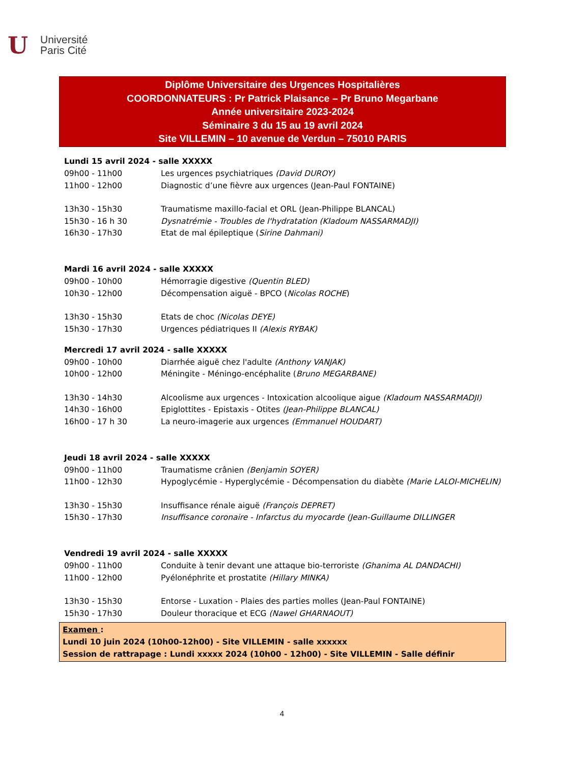U
Université
Paris Cité
Diplôme Universitaire des Urgences Hospitalières
COORDONNATEURS : Pr Patrick Plaisance – Pr Bruno Megarbane
Année universitaire 2023-2024
Séminaire 3 du 15 au 19 avril 2024
Site VILLEMIN – 10 avenue de Verdun – 75010 PARIS
Lundi 15 avril 2024 - salle XXXXX
09h00 - 11h00 Les urgences psychiatriques (David DUROY)
11h00 - 12h00 Diagnostic d’une fièvre aux urgences (Jean-Paul FONTAINE)
13h30 - 15h30 Traumatisme maxillo-facial et ORL (Jean-Philippe BLANCAL)
15h30 - 16 h 30 Dysnatrémie - Troubles de l'hydratation (Kladoum NASSARMADJI)
16h30 - 17h30 Etat de mal épileptique (Sirine Dahmani)
Mardi 16 avril 2024 - salle XXXXX
09h00 - 10h00 Hémorragie digestive (Quentin BLED)
10h30 - 12h00 Décompensation aiguë - BPCO (Nicolas ROCHE)
13h30 - 15h30 Etats de choc (Nicolas DEYE)
15h30 - 17h30 Urgences pédiatriques II (Alexis RYBAK)
Mercredi 17 avril 2024 - salle XXXXX
09h00 - 10h00 Diarrhée aiguë chez l'adulte (Anthony VANJAK)
10h00 - 12h00 Méningite - Méningo-encéphalite (Bruno MEGARBANE)
13h30 - 14h30 Alcoolisme aux urgences - Intoxication alcoolique aigue (Kladoum NASSARMADJI)
14h30 - 16h00 Epiglottites - Epistaxis - Otites (Jean-Philippe BLANCAL)
16h00 - 17 h 30 La neuro-imagerie aux urgences (Emmanuel HOUDART)
Jeudi 18 avril 2024 - salle XXXXX
09h00 - 11h00 Traumatisme crânien (Benjamin SOYER)
11h00 - 12h30 Hypoglycémie - Hyperglycémie - Décompensation du diabète (Marie LALOI-MICHELIN)
13h30 - 15h30 Insuffisance rénale aiguë (François DEPRET)
15h30 - 17h30 Insuffisance coronaire - Infarctus du myocarde (Jean-Guillaume DILLINGER
Vendredi 19 avril 2024 - salle XXXXX
09h00 - 11h00 Conduite à tenir devant une attaque bio-terroriste (Ghanima AL DANDACHI)
11h00 - 12h00 Pyélonéphrite et prostatite (Hillary MINKA)
13h30 - 15h30 Entorse - Luxation - Plaies des parties molles (Jean-Paul FONTAINE)
15h30 - 17h30 Douleur thoracique et ECG (Nawel GHARNAOUT)
Examen :
Lundi 10 juin 2024 (10h00-12h00) - Site VILLEMIN - salle xxxxxx
Session de rattrapage : Lundi xxxxx 2024 (10h00 - 12h00) - Site VILLEMIN - Salle définir
4